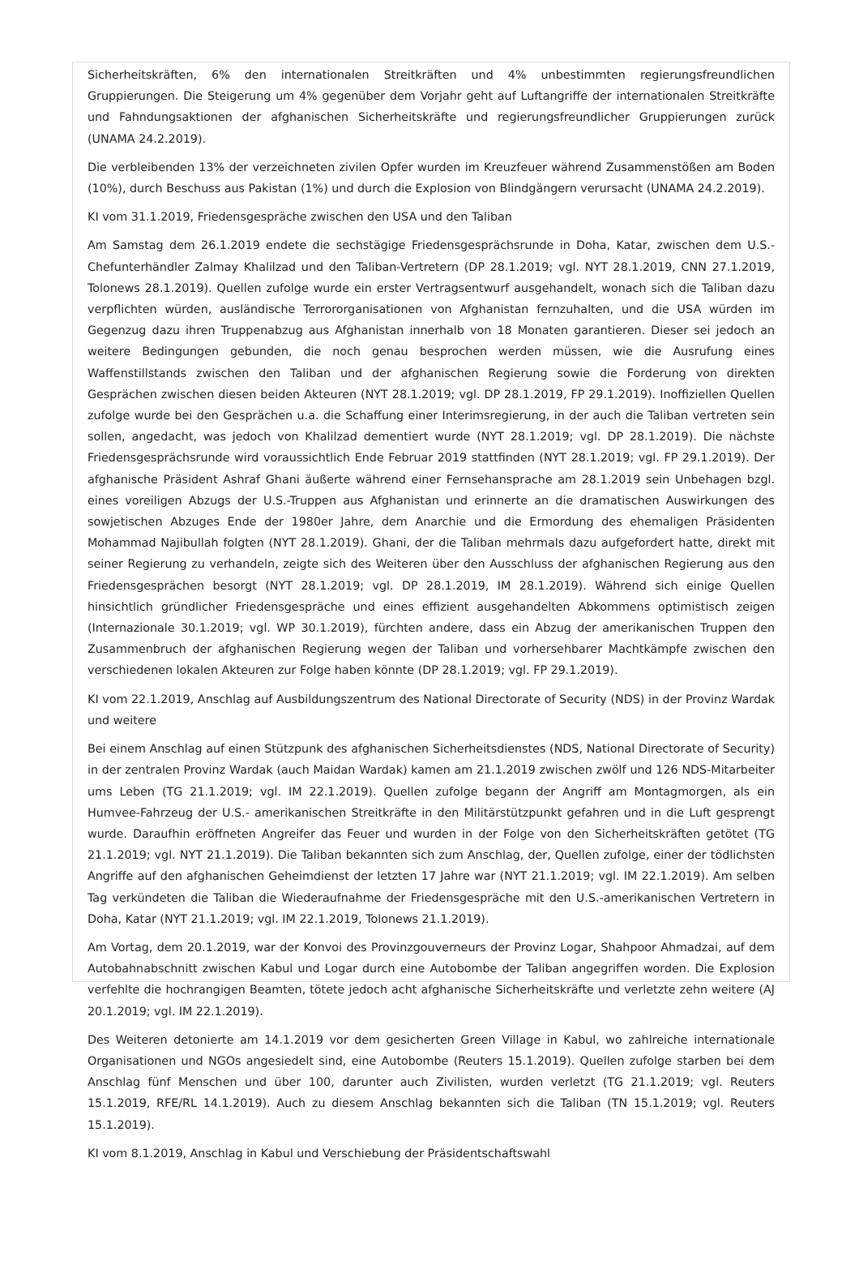Sicherheitskräften, 6% den internationalen Streitkräften und 4% unbestimmten regierungsfreundlichen Gruppierungen. Die Steigerung um 4% gegenüber dem Vorjahr geht auf Luftangriffe der internationalen Streitkräfte und Fahndungsaktionen der afghanischen Sicherheitskräfte und regierungsfreundlicher Gruppierungen zurück (UNAMA 24.2.2019).
Die verbleibenden 13% der verzeichneten zivilen Opfer wurden im Kreuzfeuer während Zusammenstößen am Boden (10%), durch Beschuss aus Pakistan (1%) und durch die Explosion von Blindgängern verursacht (UNAMA 24.2.2019).
KI vom 31.1.2019, Friedensgespräche zwischen den USA und den Taliban
Am Samstag dem 26.1.2019 endete die sechstägige Friedensgesprächsrunde in Doha, Katar, zwischen dem U.S.-Chefunterhändler Zalmay Khalilzad und den Taliban-Vertretern (DP 28.1.2019; vgl. NYT 28.1.2019, CNN 27.1.2019, Tolonews 28.1.2019). Quellen zufolge wurde ein erster Vertragsentwurf ausgehandelt, wonach sich die Taliban dazu verpflichten würden, ausländische Terrororganisationen von Afghanistan fernzuhalten, und die USA würden im Gegenzug dazu ihren Truppenabzug aus Afghanistan innerhalb von 18 Monaten garantieren. Dieser sei jedoch an weitere Bedingungen gebunden, die noch genau besprochen werden müssen, wie die Ausrufung eines Waffenstillstands zwischen den Taliban und der afghanischen Regierung sowie die Forderung von direkten Gesprächen zwischen diesen beiden Akteuren (NYT 28.1.2019; vgl. DP 28.1.2019, FP 29.1.2019). Inoffiziellen Quellen zufolge wurde bei den Gesprächen u.a. die Schaffung einer Interimsregierung, in der auch die Taliban vertreten sein sollen, angedacht, was jedoch von Khalilzad dementiert wurde (NYT 28.1.2019; vgl. DP 28.1.2019). Die nächste Friedensgesprächsrunde wird voraussichtlich Ende Februar 2019 stattfinden (NYT 28.1.2019; vgl. FP 29.1.2019). Der afghanische Präsident Ashraf Ghani äußerte während einer Fernsehansprache am 28.1.2019 sein Unbehagen bzgl. eines voreiligen Abzugs der U.S.-Truppen aus Afghanistan und erinnerte an die dramatischen Auswirkungen des sowjetischen Abzuges Ende der 1980er Jahre, dem Anarchie und die Ermordung des ehemaligen Präsidenten Mohammad Najibullah folgten (NYT 28.1.2019). Ghani, der die Taliban mehrmals dazu aufgefordert hatte, direkt mit seiner Regierung zu verhandeln, zeigte sich des Weiteren über den Ausschluss der afghanischen Regierung aus den Friedensgesprächen besorgt (NYT 28.1.2019; vgl. DP 28.1.2019, IM 28.1.2019). Während sich einige Quellen hinsichtlich gründlicher Friedensgespräche und eines effizient ausgehandelten Abkommens optimistisch zeigen (Internazionale 30.1.2019; vgl. WP 30.1.2019), fürchten andere, dass ein Abzug der amerikanischen Truppen den Zusammenbruch der afghanischen Regierung wegen der Taliban und vorhersehbarer Machtkämpfe zwischen den verschiedenen lokalen Akteuren zur Folge haben könnte (DP 28.1.2019; vgl. FP 29.1.2019).
KI vom 22.1.2019, Anschlag auf Ausbildungszentrum des National Directorate of Security (NDS) in der Provinz Wardak und weitere
Bei einem Anschlag auf einen Stützpunk des afghanischen Sicherheitsdienstes (NDS, National Directorate of Security) in der zentralen Provinz Wardak (auch Maidan Wardak) kamen am 21.1.2019 zwischen zwölf und 126 NDS-Mitarbeiter ums Leben (TG 21.1.2019; vgl. IM 22.1.2019). Quellen zufolge begann der Angriff am Montagmorgen, als ein Humvee-Fahrzeug der U.S.- amerikanischen Streitkräfte in den Militärstützpunkt gefahren und in die Luft gesprengt wurde. Daraufhin eröffneten Angreifer das Feuer und wurden in der Folge von den Sicherheitskräften getötet (TG 21.1.2019; vgl. NYT 21.1.2019). Die Taliban bekannten sich zum Anschlag, der, Quellen zufolge, einer der tödlichsten Angriffe auf den afghanischen Geheimdienst der letzten 17 Jahre war (NYT 21.1.2019; vgl. IM 22.1.2019). Am selben Tag verkündeten die Taliban die Wiederaufnahme der Friedensgespräche mit den U.S.-amerikanischen Vertretern in Doha, Katar (NYT 21.1.2019; vgl. IM 22.1.2019, Tolonews 21.1.2019).
Am Vortag, dem 20.1.2019, war der Konvoi des Provinzgouverneurs der Provinz Logar, Shahpoor Ahmadzai, auf dem Autobahnabschnitt zwischen Kabul und Logar durch eine Autobombe der Taliban angegriffen worden. Die Explosion verfehlte die hochrangigen Beamten, tötete jedoch acht afghanische Sicherheitskräfte und verletzte zehn weitere (AJ 20.1.2019; vgl. IM 22.1.2019).
Des Weiteren detonierte am 14.1.2019 vor dem gesicherten Green Village in Kabul, wo zahlreiche internationale Organisationen und NGOs angesiedelt sind, eine Autobombe (Reuters 15.1.2019). Quellen zufolge starben bei dem Anschlag fünf Menschen und über 100, darunter auch Zivilisten, wurden verletzt (TG 21.1.2019; vgl. Reuters 15.1.2019, RFE/RL 14.1.2019). Auch zu diesem Anschlag bekannten sich die Taliban (TN 15.1.2019; vgl. Reuters 15.1.2019).
KI vom 8.1.2019, Anschlag in Kabul und Verschiebung der Präsidentschaftswahl